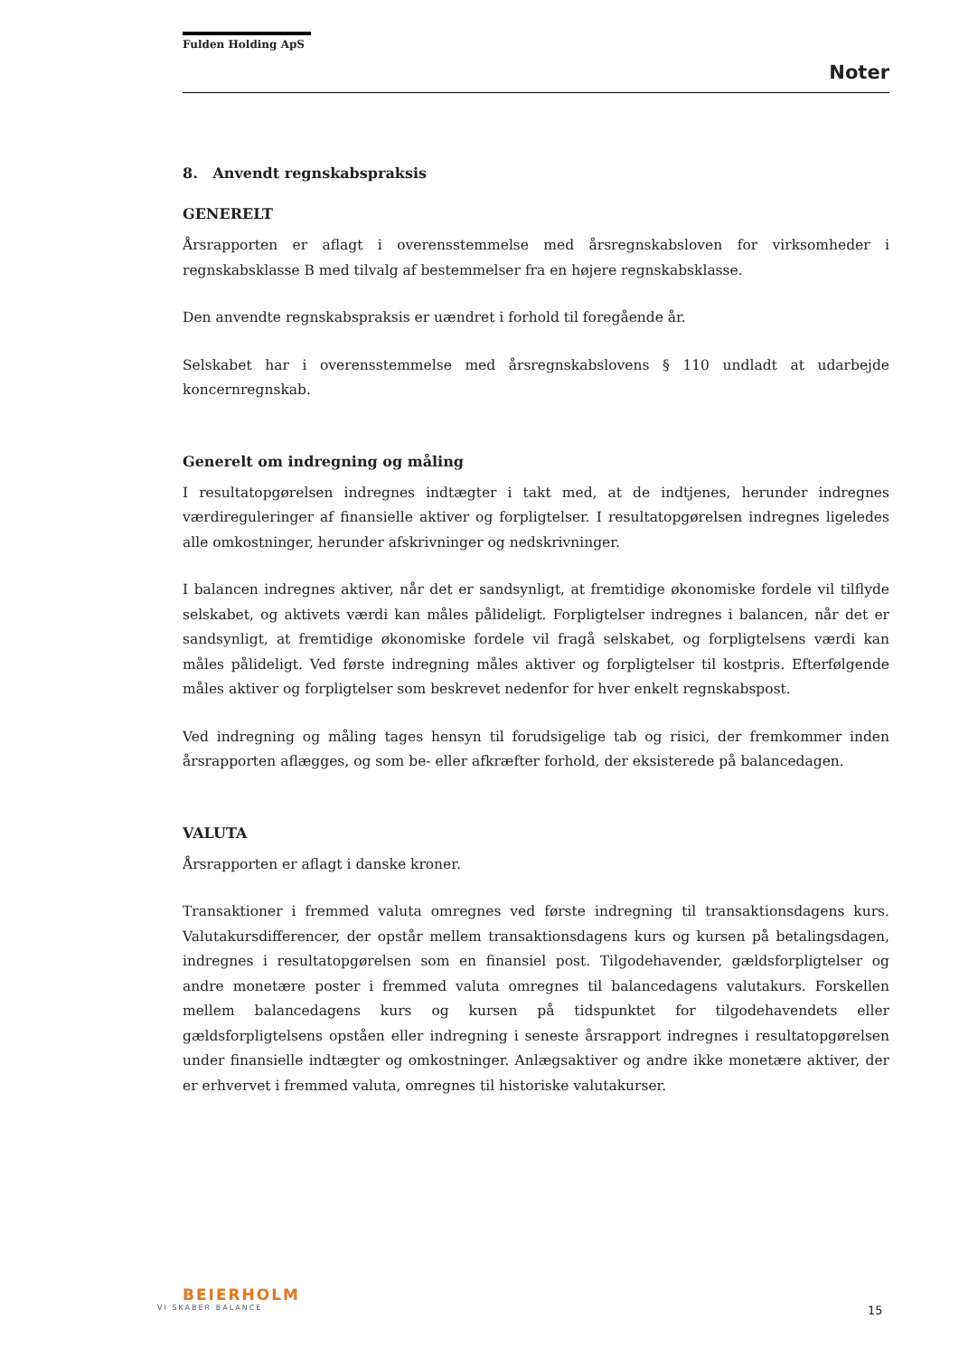Fulden Holding ApS
Noter
8. Anvendt regnskabspraksis
GENERELT
Årsrapporten er aflagt i overensstemmelse med årsregnskabsloven for virksomheder i regnskabsklasse B med tilvalg af bestemmelser fra en højere regnskabsklasse.
Den anvendte regnskabspraksis er uændret i forhold til foregående år.
Selskabet har i overensstemmelse med årsregnskabslovens § 110 undladt at udarbejde koncernregnskab.
Generelt om indregning og måling
I resultatopgørelsen indregnes indtægter i takt med, at de indtjenes, herunder indregnes værdireguleringer af finansielle aktiver og forpligtelser. I resultatopgørelsen indregnes ligeledes alle omkostninger, herunder afskrivninger og nedskrivninger.
I balancen indregnes aktiver, når det er sandsynligt, at fremtidige økonomiske fordele vil tilflyde selskabet, og aktivets værdi kan måles pålideligt. Forpligtelser indregnes i balancen, når det er sandsynligt, at fremtidige økonomiske fordele vil fragå selskabet, og forpligtelsens værdi kan måles pålideligt. Ved første indregning måles aktiver og forpligtelser til kostpris. Efterfølgende måles aktiver og forpligtelser som beskrevet nedenfor for hver enkelt regnskabspost.
Ved indregning og måling tages hensyn til forudsigelige tab og risici, der fremkommer inden årsrapporten aflægges, og som be- eller afkræfter forhold, der eksisterede på balancedagen.
VALUTA
Årsrapporten er aflagt i danske kroner.
Transaktioner i fremmed valuta omregnes ved første indregning til transaktionsdagens kurs. Valutakursdifferencer, der opstår mellem transaktionsdagens kurs og kursen på betalingsdagen, indregnes i resultatopgørelsen som en finansiel post. Tilgodehavender, gældsforpligtelser og andre monetære poster i fremmed valuta omregnes til balancedagens valutakurs. Forskellen mellem balancedagens kurs og kursen på tidspunktet for tilgodehavendets eller gældsforpligtelsens opståen eller indregning i seneste årsrapport indregnes i resultatopgørelsen under finansielle indtægter og omkostninger. Anlægsaktiver og andre ikke monetære aktiver, der er erhvervet i fremmed valuta, omregnes til historiske valutakurser.
BEIERHOLM
VI SKABER BALANCE
15